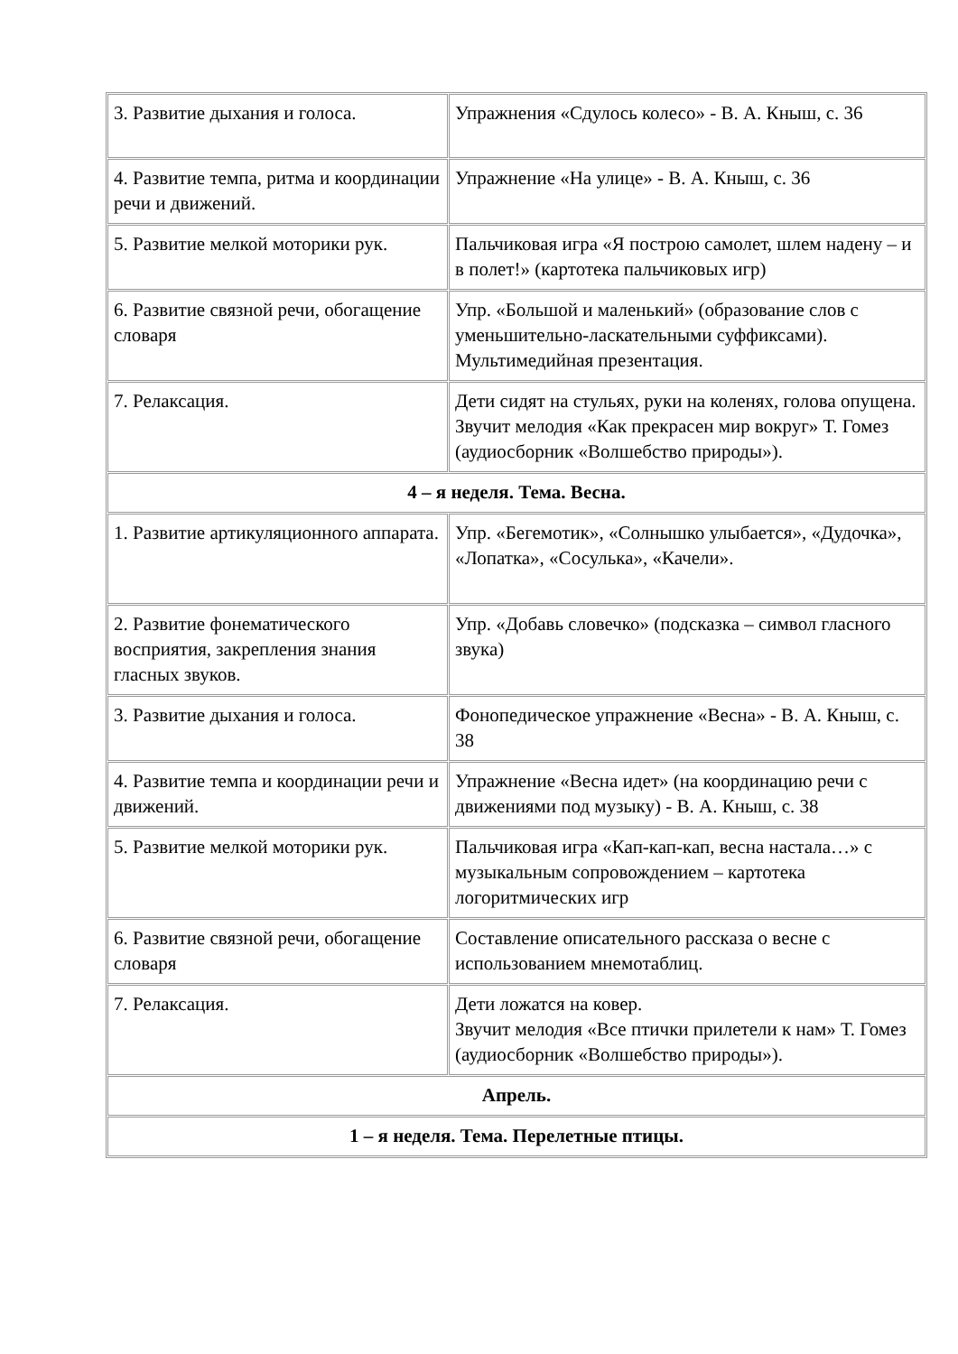| 3. Развитие дыхания и голоса. | Упражнения «Сдулось колесо» - В. А. Кныш, с. 36 |
| 4. Развитие темпа, ритма и координации речи и движений. | Упражнение «На улице» - В. А. Кныш, с. 36 |
| 5. Развитие мелкой моторики рук. | Пальчиковая игра «Я построю самолет, шлем надену – и в полет!» (картотека пальчиковых игр) |
| 6. Развитие связной речи, обогащение словаря | Упр. «Большой и маленький» (образование слов с уменьшительно-ласкательными суффиксами). Мультимедийная презентация. |
| 7. Релаксация. | Дети сидят на стульях, руки на коленях, голова опущена. Звучит мелодия «Как прекрасен мир вокруг» Т. Гомез (аудиосборник «Волшебство природы»). |
| 4 – я неделя. Тема. Весна. | |
| 1. Развитие артикуляционного аппарата. | Упр. «Бегемотик», «Солнышко улыбается», «Дудочка», «Лопатка», «Сосулька», «Качели». |
| 2. Развитие фонематического восприятия, закрепления знания гласных звуков. | Упр. «Добавь словечко» (подсказка – символ гласного звука) |
| 3. Развитие дыхания и голоса. | Фонопедическое упражнение «Весна» - В. А. Кныш, с. 38 |
| 4. Развитие темпа и координации речи и движений. | Упражнение «Весна идет» (на координацию речи с движениями под музыку) - В. А. Кныш, с. 38 |
| 5. Развитие мелкой моторики рук. | Пальчиковая игра «Кап-кап-кап, весна настала…» с музыкальным сопровождением – картотека логоритмических игр |
| 6. Развитие связной речи, обогащение словаря | Составление описательного рассказа о весне с использованием мнемотаблиц. |
| 7. Релаксация. | Дети ложатся на ковер. Звучит мелодия «Все птички прилетели к нам» Т. Гомез (аудиосборник «Волшебство природы»). |
| Апрель. | |
| 1 – я неделя. Тема. Перелетные птицы. | |